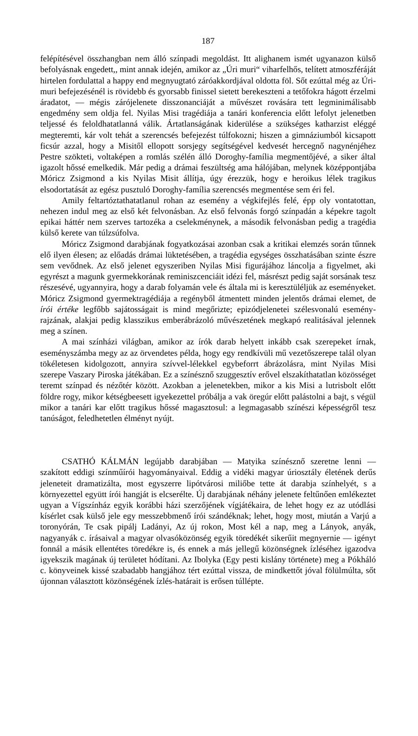187
felépítésével összhangban nem álló színpadi megoldást. Itt alighanem ismét ugyanazon külső befolyásnak engedett,, mint annak idején, amikor az „Úri muri“ viharfelhős, telített atmoszféráját hirtelen fordulattal a happy end megnyugtató záróakkordjával oldotta föl. Sőt ezúttal még az Úri-muri be­fejezésénél is rövidebb és gyorsabb finissel sietett berekeszteni a tetőfokra hágott érzelmi áradatot, — mégis zárójelenete disszonanciáját a művészet rovására tett legminimálisabb engedmény sem oldja fel. Nyilas Misi tragédiája a tanári konferencia előtt lefolyt jelenetben teljessé és feloldhatatlanná válik. Ártatlanságának kiderülése a szükséges katharzist eléggé megteremti, kár volt tehát a szerencsés befejezést túlfokozni; hiszen a gimnáziumból kicsa­pott ficsúr azzal, hogy a Misitől ellopott sorsjegy segítségével kedvesét hercegnő nagynénjéhez Pestre szökteti, voltaképen a romlás szélén álló Doroghy-família megmentőjévé, a siker által igazolt hőssé emelkedik. Már pedig a drámai feszültség ama hálójában, melynek középpontjába Móricz Zsigmond a kis Nyilas Misit állítja, úgy érezzük, hogy e heroikus lélek tragikus elsodortatását az egész pusztuló Doroghy-família szerencsés megmentése sem éri fel.
Amily feltartóztathatatlanul rohan az esemény a végkifejlés felé, épp oly vontatottan, nehezen indul meg az első két felvonásban. Az első felvonás forgó színpadán a képekre tagolt epikai háttér nem szerves tartozéka a cselek­ménynek, a második felvonásban pedig a tragédia külső kerete van túlzsúfolva.
Móricz Zsigmond darabjának fogyatkozásai azonban csak a kritikai elemzés során tűnnek elő ilyen élesen; az előadás drámai lüktetésében, a tragédia egységes összhatásában szinte észre sem vevődnek. Az első jelenet egyszeri­ben Nyilas Misi figurájához láncolja a figyelmet, aki egyrészt a magunk gyermekkorának reminiszcenciáit idézi fel, másrészt pedig saját sorsának tesz részesévé, ugyannyira, hogy a darab folyamán vele és általa mi is keresztüléljük az eseményeket. Móricz Zsigmond gyermektragédiája a regényből átmentett minden jelentős drámai elemet, de írói értéke legfőbb sajátosságait is mind megőrizte; epizódjelenetei szélesvonalú esemény­rajzának, alakjai pedig klasszikus emberábrázoló művészetének megkapó realitásával jelennek meg a színen.
A mai színházi világban, amikor az írók darab helyett inkább csak szerepeket írnak, eseményszámba megy az az örvendetes példa, hogy egy rendkívüli mű vezetőszerepe talál olyan tökéletesen kidolgozott, annyira szívvel-lélekkel egybeforrt ábrázolásra, mint Nyilas Misi szerepe Vaszary Piroska játékában. Ez a színésznő szuggesztív erővel elszakíthatatlan közös­séget teremt színpad és nézőtér között. Azokban a jelenetekben, mikor a kis Misi a lutrisbolt előtt földre rogy, mikor kétségbeesett igyekezettel próbálja a vak öregúr előtt palástolni a bajt, s végül mikor a tanári kar előtt tragikus hőssé magasztosul: a legmagasabb színészi képességről tesz tanú­ságot, feledhetetlen élményt nyújt.
CSATHÓ KÁLMÁN legújabb darabjában — Matyika színésznő szeretne lenni — szakított eddigi színműírói hagyományaival. Eddig a vidéki magyar úriosztály életének derűs jeleneteit dramatizálta, most egyszerre lipótvárosi miliőbe tette át darabja színhelyét, s a környezettel együtt írói hangját is elcserélte. Új darabjának néhány jelenete feltűnően emlékeztet ugyan a Vígszínház egyik korábbi házi szerzőjének vígjátékaira, de lehet hogy ez az utódlási kísérlet csak külső jele egy messzebbmenő írói szándéknak; lehet, hogy most, miután a Varjú a toronyórán, Te csak pipálj Ladányi, Az új rokon, Most kél a nap, meg a Lányok, anyák, nagyanyák c. írásaival a magyar olvasóközönség egyik töredékét sikerűit megnyernie — igényt fonnál a másik ellentétes töredékre is, és ennek a más jellegű közönségnek ízléséhez igazodva igyekszik magának új területet hódítani. Az Ibolyka (Egy pesti kislány története) meg a Pókháló c. könyveinek kissé szabadabb hangjához tért ezúttal vissza, de mindkettőt jóval fölülmúlta, sőt újonnan választott közönségének ízlés-határait is erősen túllépte.